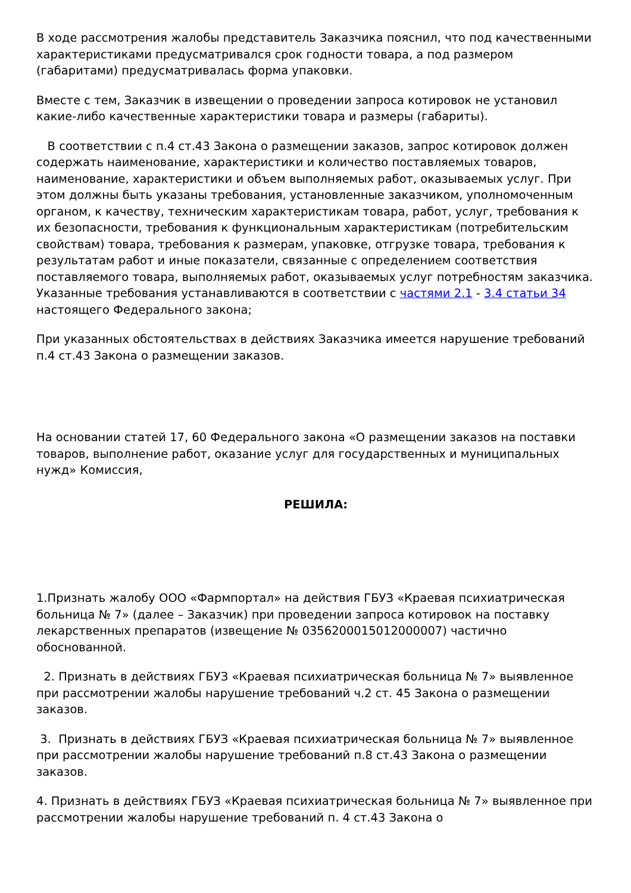В ходе рассмотрения жалобы представитель Заказчика пояснил, что под качественными характеристиками предусматривался срок годности товара, а под размером (габаритами) предусматривалась форма упаковки.
Вместе с тем, Заказчик в извещении о проведении запроса котировок не установил какие-либо качественные характеристики товара и размеры (габариты).
В соответствии с п.4 ст.43 Закона о размещении заказов, запрос котировок должен содержать наименование, характеристики и количество поставляемых товаров, наименование, характеристики и объем выполняемых работ, оказываемых услуг. При этом должны быть указаны требования, установленные заказчиком, уполномоченным органом, к качеству, техническим характеристикам товара, работ, услуг, требования к их безопасности, требования к функциональным характеристикам (потребительским свойствам) товара, требования к размерам, упаковке, отгрузке товара, требования к результатам работ и иные показатели, связанные с определением соответствия поставляемого товара, выполняемых работ, оказываемых услуг потребностям заказчика. Указанные требования устанавливаются в соответствии с частями 2.1 - 3.4 статьи 34 настоящего Федерального закона;
При указанных обстоятельствах в действиях Заказчика имеется нарушение требований п.4 ст.43 Закона о размещении заказов.
На основании статей 17, 60 Федерального закона «О размещении заказов на поставки товаров, выполнение работ, оказание услуг для государственных и муниципальных нужд» Комиссия,
РЕШИЛА:
1.Признать жалобу ООО «Фармпортал» на действия ГБУЗ «Краевая психиатрическая больница № 7» (далее – Заказчик) при проведении запроса котировок на поставку лекарственных препаратов (извещение № 0356200015012000007) частично обоснованной.
2. Признать в действиях ГБУЗ «Краевая психиатрическая больница № 7» выявленное при рассмотрении жалобы нарушение требований ч.2 ст. 45 Закона о размещении заказов.
3. Признать в действиях ГБУЗ «Краевая психиатрическая больница № 7» выявленное при рассмотрении жалобы нарушение требований п.8 ст.43 Закона о размещении заказов.
4. Признать в действиях ГБУЗ «Краевая психиатрическая больница № 7» выявленное при рассмотрении жалобы нарушение требований п. 4 ст.43 Закона о